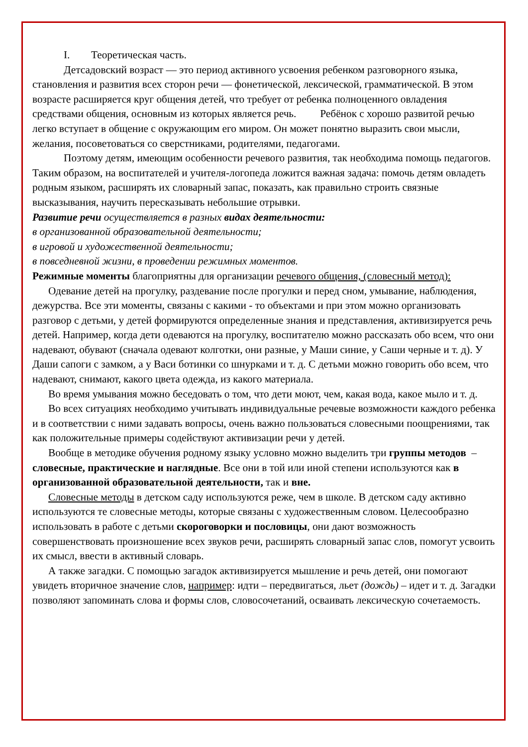I. Теоретическая часть.
Детсадовский возраст — это период активного усвоения ребенком разговорного языка, становления и развития всех сторон речи — фонетической, лексической, грамматической. В этом возрасте расширяется круг общения детей, что требует от ребенка полноценного овладения средствами общения, основным из которых является речь. Ребёнок с хорошо развитой речью легко вступает в общение с окружающим его миром. Он может понятно выразить свои мысли, желания, посоветоваться со сверстниками, родителями, педагогами.
Поэтому детям, имеющим особенности речевого развития, так необходима помощь педагогов. Таким образом, на воспитателей и учителя-логопеда ложится важная задача: помочь детям овладеть родным языком, расширять их словарный запас, показать, как правильно строить связные высказывания, научить пересказывать небольшие отрывки.
Развитие речи осуществляется в разных видах деятельности:
в организованной образовательной деятельности;
в игровой и художественной деятельности;
в повседневной жизни, в проведении режимных моментов.
Режимные моменты благоприятны для организации речевого общения, (словесный метод):
Одевание детей на прогулку, раздевание после прогулки и перед сном, умывание, наблюдения, дежурства. Все эти моменты, связаны с какими - то объектами и при этом можно организовать разговор с детьми, у детей формируются определенные знания и представления, активизируется речь детей. Например, когда дети одеваются на прогулку, воспитателю можно рассказать обо всем, что они надевают, обувают (сначала одевают колготки, они разные, у Маши синие, у Саши черные и т. д). У Даши сапоги с замком, а у Васи ботинки со шнурками и т. д. С детьми можно говорить обо всем, что надевают, снимают, какого цвета одежда, из какого материала.
Во время умывания можно беседовать о том, что дети моют, чем, какая вода, какое мыло и т. д.
Во всех ситуациях необходимо учитывать индивидуальные речевые возможности каждого ребенка и в соответствии с ними задавать вопросы, очень важно пользоваться словесными поощрениями, так как положительные примеры содействуют активизации речи у детей.
Вообще в методике обучения родному языку условно можно выделить три группы методов – словесные, практические и наглядные. Все они в той или иной степени используются как в организованной образовательной деятельности, так и вне.
Словесные методы в детском саду используются реже, чем в школе. В детском саду активно используются те словесные методы, которые связаны с художественным словом. Целесообразно использовать в работе с детьми скороговорки и пословицы, они дают возможность совершенствовать произношение всех звуков речи, расширять словарный запас слов, помогут усвоить их смысл, ввести в активный словарь.
А также загадки. С помощью загадок активизируется мышление и речь детей, они помогают увидеть вторичное значение слов, например: идти – передвигаться, льет (дождь) – идет и т. д. Загадки позволяют запоминать слова и формы слов, словосочетаний, осваивать лексическую сочетаемость.